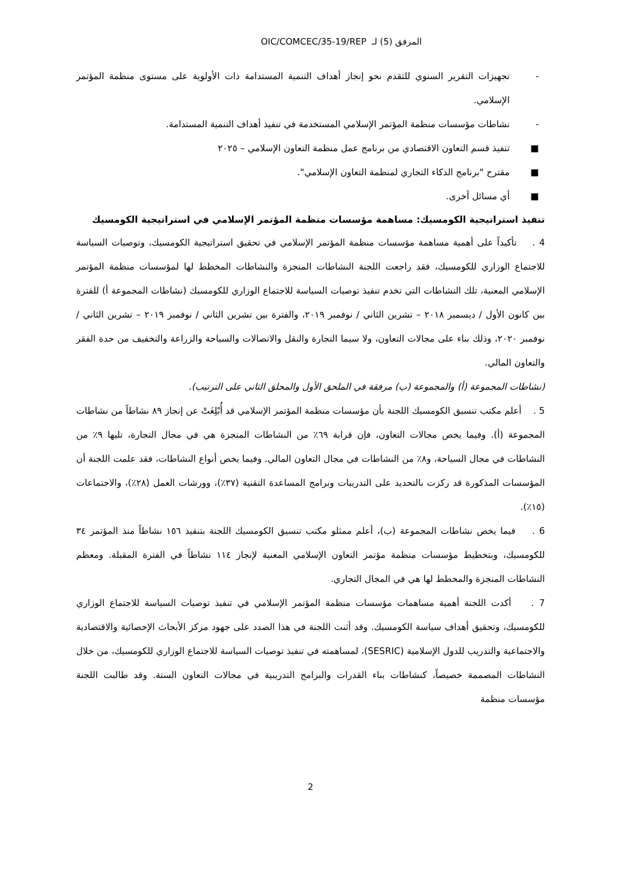المرفق (5) لـ OIC/COMCEC/35-19/REP
- تجهيزات التقرير السنوي للتقدم نحو إنجاز أهداف التنمية المستدامة ذات الأولوية على مستوى منظمة المؤتمر الإسلامي.
- نشاطات مؤسسات منظمة المؤتمر الإسلامي المستخدمة في تنفيذ أهداف التنمية المستدامة.
■ تنفيذ قسم التعاون الاقتصادي من برنامج عمل منظمة التعاون الإسلامي – ٢٠٢٥
■ مقترح "برنامج الذكاء التجاري لمنظمة التعاون الإسلامي".
■ أي مسائل أخرى.
تنفيذ استراتيجية الكومسيك: مساهمة مؤسسات منظمة المؤتمر الإسلامي في استراتيجية الكومسيك
4 . تأكيداً على أهمية مساهمة مؤسسات منظمة المؤتمر الإسلامي في تحقيق استراتيجية الكومسيك، وتوصيات السياسة للاجتماع الوزاري للكومسيك، فقد راجعت اللجنة النشاطات المنجزة والنشاطات المخطط لها لمؤسسات منظمة المؤتمر الإسلامي المعنية، تلك النشاطات التي تخدم تنفيذ توصيات السياسة للاجتماع الوزاري للكومسيك (نشاطات المجموعة أ) للفترة بين كانون الأول / ديسمبر ٢٠١٨ – تشرين الثاني / نوفمبر ٢٠١٩، والفترة بين تشرين الثاني / نوفمبر ٢٠١٩ – تشرين الثاني / نوفمبر ٢٠٢٠، وذلك بناء على مجالات التعاون، ولا سيما التجارة والنقل والاتصالات والسياحة والزراعة والتخفيف من حدة الفقر والتعاون المالي.
(نشاطات المجموعة (أ) والمجموعة (ب) مرفقة في الملحق الأول والمحلق الثاني على الترتيب).
5 . أعلم مكتب تنسيق الكومسيك اللجنة بأن مؤسسات منظمة المؤتمر الإسلامي قد أُبْلِغَتْ عن إنجاز ٨٩ نشاطاً من نشاطات المجموعة (أ). وفيما يخص مجالات التعاون، فإن قرابة ٦٩٪ من النشاطات المنجزة هي في مجال التجارة، تليها ٩٪ من النشاطات في مجال السياحة، و٨٪ من النشاطات في مجال التعاون المالي. وفيما يخص أنواع النشاطات، فقد علمت اللجنة أن المؤسسات المذكورة قد ركزت بالتحديد على التدريبات وبرامج المساعدة التقنية (٣٧٪)، وورشات العمل (٢٨٪)، والاجتماعات (١٥٪).
6 . فيما يخص نشاطات المجموعة (ب)، أعلم ممثلو مكتب تنسيق الكومسيك اللجنة بتنفيذ ١٥٦ نشاطاً منذ المؤتمر ٣٤ للكومسيك، وبتخطيط مؤسسات منظمة مؤتمر التعاون الإسلامي المعنية لإنجاز ١١٤ نشاطاً في الفترة المقبلة. ومعظم النشاطات المنجزة والمخطط لها هي في المجال التجاري.
7 . أكدت اللجنة أهمية مساهمات مؤسسات منظمة المؤتمر الإسلامي في تنفيذ توصيات السياسة للاجتماع الوزاري للكومسيك، وتحقيق أهداف سياسة الكومسيك. وقد أثنت اللجنة في هذا الصدد على جهود مركز الأبحاث الإحصائية والاقتصادية والاجتماعية والتدريب للدول الإسلامية (SESRIC)، لمساهمته في تنفيذ توصيات السياسة للاجتماع الوزاري للكومسيك، من خلال النشاطات المصممة خصيصاً، كنشاطات بناء القدرات والبرامج التدريبية في مجالات التعاون الستة. وقد طالبت اللجنة مؤسسات منظمة
2